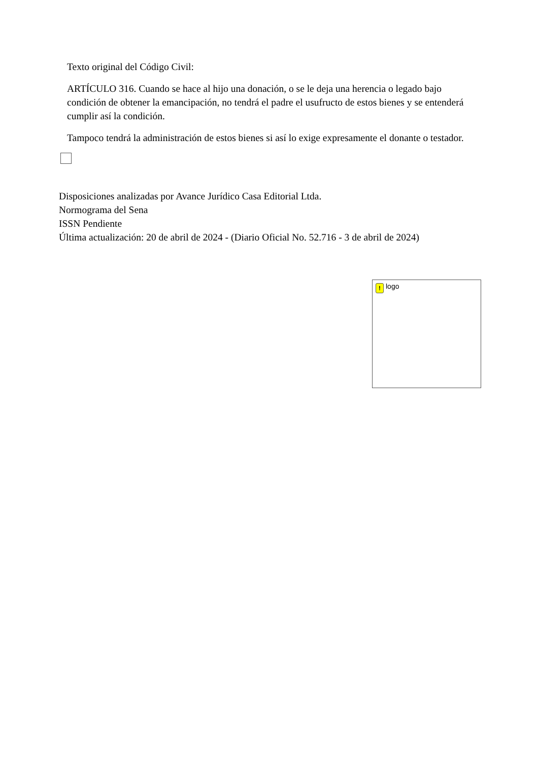Texto original del Código Civil:
ARTÍCULO 316. Cuando se hace al hijo una donación, o se le deja una herencia o legado bajo condición de obtener la emancipación, no tendrá el padre el usufructo de estos bienes y se entenderá cumplir así la condición.
Tampoco tendrá la administración de estos bienes si así lo exige expresamente el donante o testador.
Disposiciones analizadas por Avance Jurídico Casa Editorial Ltda.
Normograma del Sena
ISSN Pendiente
Última actualización: 20 de abril de 2024 - (Diario Oficial No. 52.716 - 3 de abril de 2024)
! logo